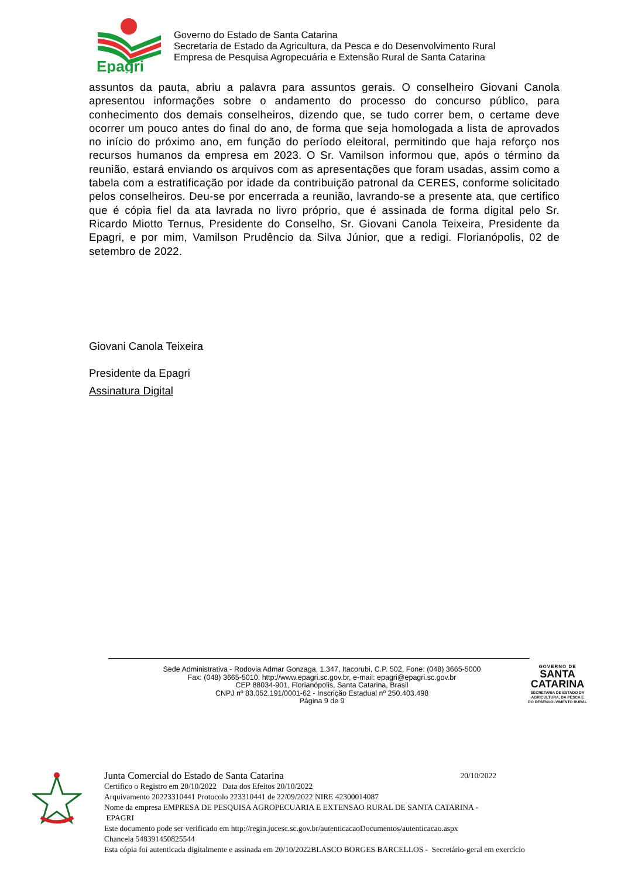Epagri
Governo do Estado de Santa Catarina
Secretaria de Estado da Agricultura, da Pesca e do Desenvolvimento Rural
Empresa de Pesquisa Agropecuária e Extensão Rural de Santa Catarina
assuntos da pauta, abriu a palavra para assuntos gerais. O conselheiro Giovani Canola apresentou informações sobre o andamento do processo do concurso público, para conhecimento dos demais conselheiros, dizendo que, se tudo correr bem, o certame deve ocorrer um pouco antes do final do ano, de forma que seja homologada a lista de aprovados no início do próximo ano, em função do período eleitoral, permitindo que haja reforço nos recursos humanos da empresa em 2023. O Sr. Vamilson informou que, após o término da reunião, estará enviando os arquivos com as apresentações que foram usadas, assim como a tabela com a estratificação por idade da contribuição patronal da CERES, conforme solicitado pelos conselheiros. Deu-se por encerrada a reunião, lavrando-se a presente ata, que certifico que é cópia fiel da ata lavrada no livro próprio, que é assinada de forma digital pelo Sr. Ricardo Miotto Ternus, Presidente do Conselho, Sr. Giovani Canola Teixeira, Presidente da Epagri, e por mim, Vamilson Prudêncio da Silva Júnior, que a redigi. Florianópolis, 02 de setembro de 2022.
Giovani Canola Teixeira
Presidente da Epagri
Assinatura Digital
Sede Administrativa - Rodovia Admar Gonzaga, 1.347, Itacorubi, C.P. 502, Fone: (048) 3665-5000
Fax: (048) 3665-5010, http://www.epagri.sc.gov.br, e-mail: epagri@epagri.sc.gov.br
CEP 88034-901, Florianópolis, Santa Catarina, Brasil
CNPJ nº 83.052.191/0001-62 - Inscrição Estadual nº 250.403.498
Página 9 de 9
GOVERNO DE
SANTA
CATARINA
SECRETARIA DE ESTADO DA
AGRICULTURA, DA PESCA E
DO DESENVOLVIMENTO RURAL
Junta Comercial do Estado de Santa Catarina 20/10/2022
Certifico o Registro em 20/10/2022 Data dos Efeitos 20/10/2022
Arquivamento 20223310441 Protocolo 223310441 de 22/09/2022 NIRE 42300014087
Nome da empresa EMPRESA DE PESQUISA AGROPECUARIA E EXTENSAO RURAL DE SANTA CATARINA -
EPAGRI
Este documento pode ser verificado em http://regin.jucesc.sc.gov.br/autenticacaoDocumentos/autenticacao.aspx
Chancela 548391450825544
Esta cópia foi autenticada digitalmente e assinada em 20/10/2022BLASCO BORGES BARCELLOS - Secretário-geral em exercício